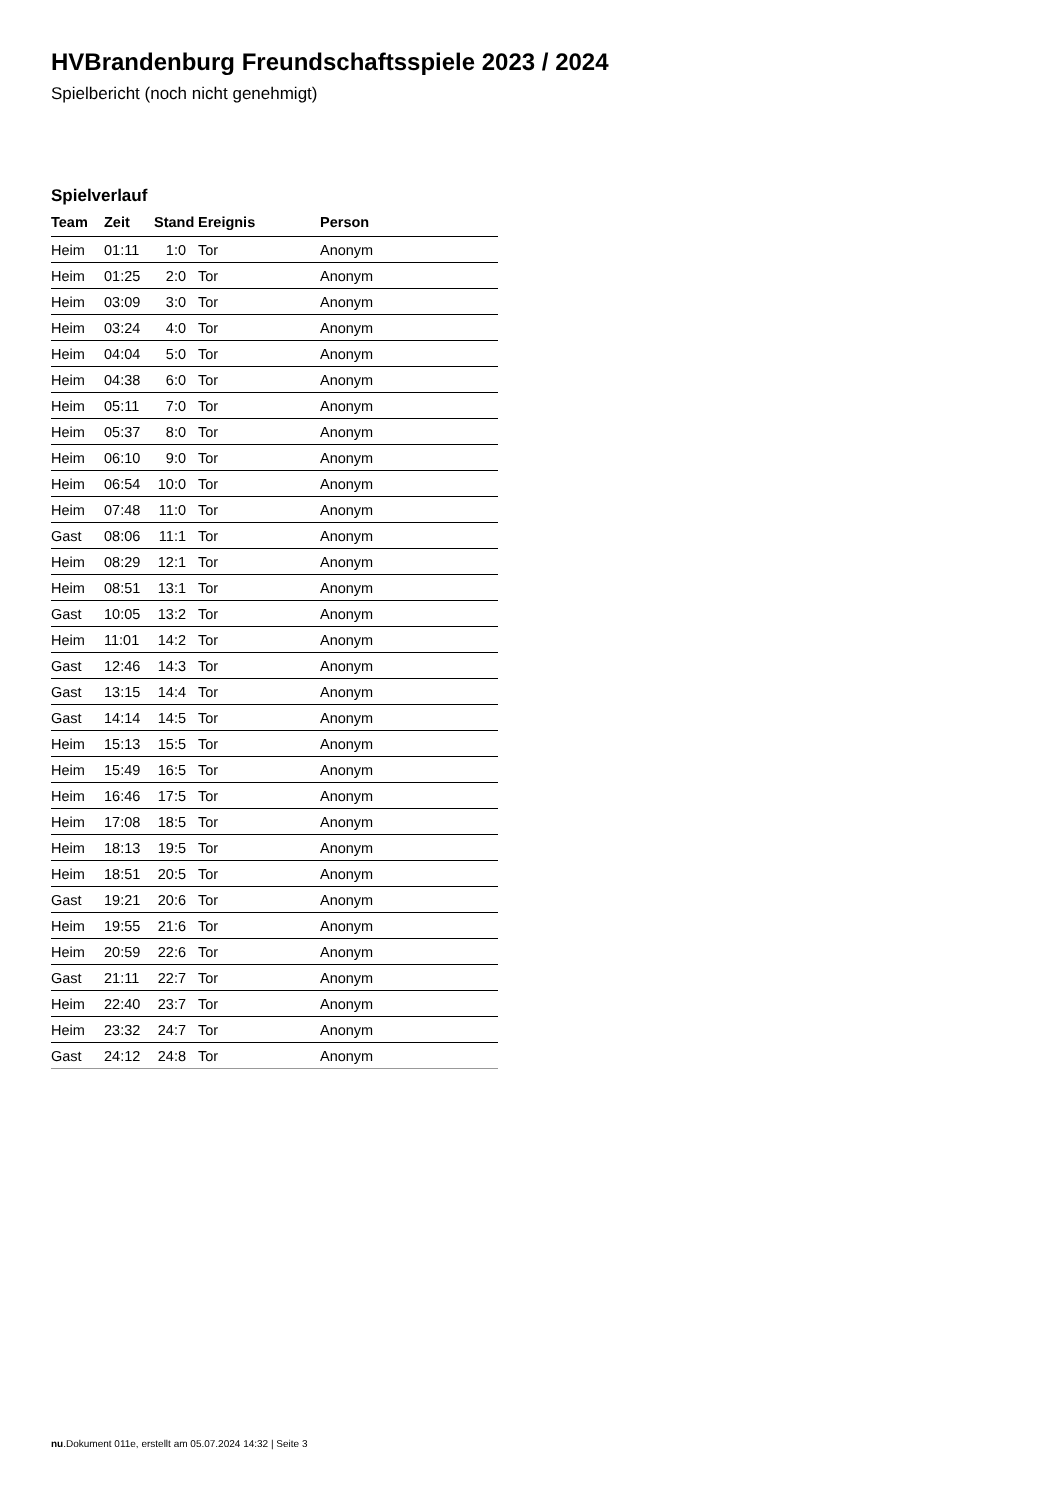HVBrandenburg Freundschaftsspiele 2023 / 2024
Spielbericht (noch nicht genehmigt)
Spielverlauf
| Team | Zeit | Stand | Ereignis | Person |
| --- | --- | --- | --- | --- |
| Heim | 01:11 | 1:0 | Tor | Anonym |
| Heim | 01:25 | 2:0 | Tor | Anonym |
| Heim | 03:09 | 3:0 | Tor | Anonym |
| Heim | 03:24 | 4:0 | Tor | Anonym |
| Heim | 04:04 | 5:0 | Tor | Anonym |
| Heim | 04:38 | 6:0 | Tor | Anonym |
| Heim | 05:11 | 7:0 | Tor | Anonym |
| Heim | 05:37 | 8:0 | Tor | Anonym |
| Heim | 06:10 | 9:0 | Tor | Anonym |
| Heim | 06:54 | 10:0 | Tor | Anonym |
| Heim | 07:48 | 11:0 | Tor | Anonym |
| Gast | 08:06 | 11:1 | Tor | Anonym |
| Heim | 08:29 | 12:1 | Tor | Anonym |
| Heim | 08:51 | 13:1 | Tor | Anonym |
| Gast | 10:05 | 13:2 | Tor | Anonym |
| Heim | 11:01 | 14:2 | Tor | Anonym |
| Gast | 12:46 | 14:3 | Tor | Anonym |
| Gast | 13:15 | 14:4 | Tor | Anonym |
| Gast | 14:14 | 14:5 | Tor | Anonym |
| Heim | 15:13 | 15:5 | Tor | Anonym |
| Heim | 15:49 | 16:5 | Tor | Anonym |
| Heim | 16:46 | 17:5 | Tor | Anonym |
| Heim | 17:08 | 18:5 | Tor | Anonym |
| Heim | 18:13 | 19:5 | Tor | Anonym |
| Heim | 18:51 | 20:5 | Tor | Anonym |
| Gast | 19:21 | 20:6 | Tor | Anonym |
| Heim | 19:55 | 21:6 | Tor | Anonym |
| Heim | 20:59 | 22:6 | Tor | Anonym |
| Gast | 21:11 | 22:7 | Tor | Anonym |
| Heim | 22:40 | 23:7 | Tor | Anonym |
| Heim | 23:32 | 24:7 | Tor | Anonym |
| Gast | 24:12 | 24:8 | Tor | Anonym |
nu.Dokument 011e, erstellt am 05.07.2024 14:32 | Seite 3